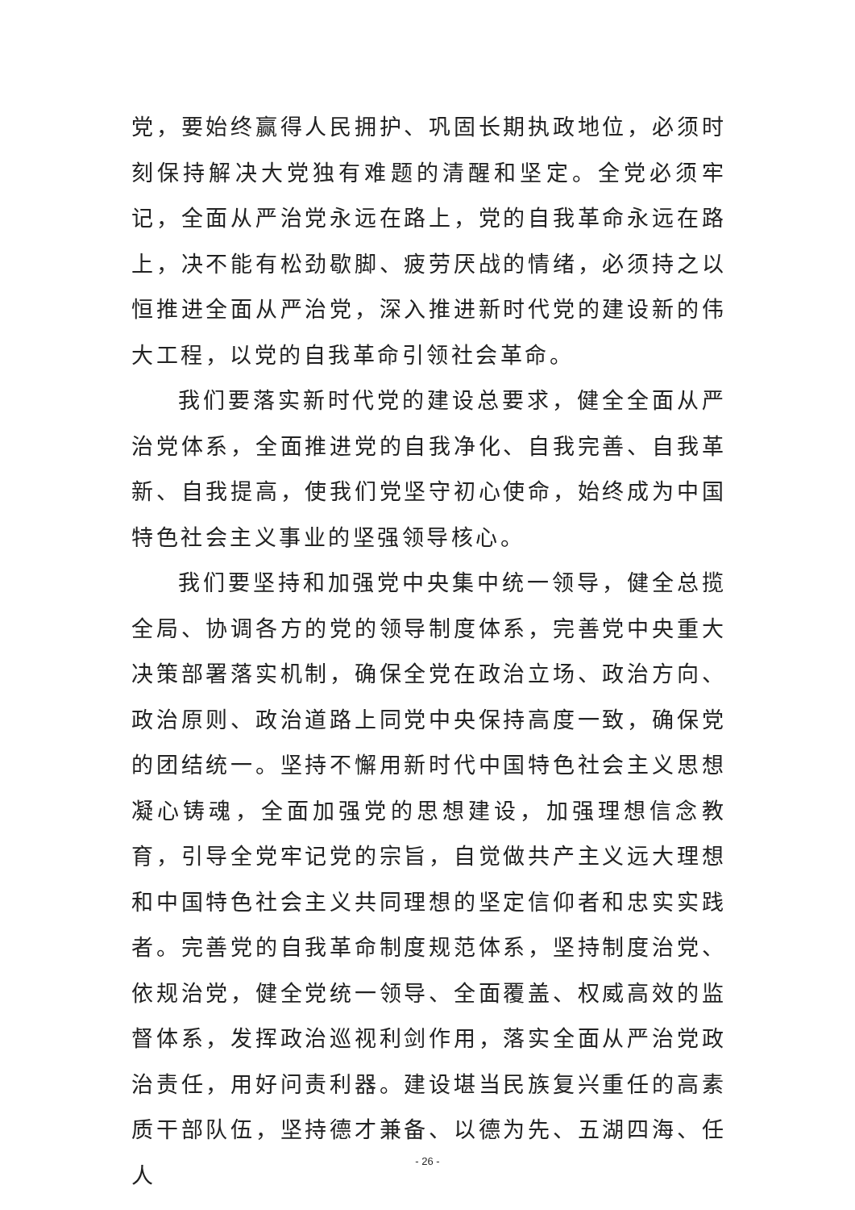党，要始终赢得人民拥护、巩固长期执政地位，必须时刻保持解决大党独有难题的清醒和坚定。全党必须牢记，全面从严治党永远在路上，党的自我革命永远在路上，决不能有松劲歇脚、疲劳厌战的情绪，必须持之以恒推进全面从严治党，深入推进新时代党的建设新的伟大工程，以党的自我革命引领社会革命。
我们要落实新时代党的建设总要求，健全全面从严治党体系，全面推进党的自我净化、自我完善、自我革新、自我提高，使我们党坚守初心使命，始终成为中国特色社会主义事业的坚强领导核心。
我们要坚持和加强党中央集中统一领导，健全总揽全局、协调各方的党的领导制度体系，完善党中央重大决策部署落实机制，确保全党在政治立场、政治方向、政治原则、政治道路上同党中央保持高度一致，确保党的团结统一。坚持不懈用新时代中国特色社会主义思想凝心铸魂，全面加强党的思想建设，加强理想信念教育，引导全党牢记党的宗旨，自觉做共产主义远大理想和中国特色社会主义共同理想的坚定信仰者和忠实实践者。完善党的自我革命制度规范体系，坚持制度治党、依规治党，健全党统一领导、全面覆盖、权威高效的监督体系，发挥政治巡视利剑作用，落实全面从严治党政治责任，用好问责利器。建设堪当民族复兴重任的高素质干部队伍，坚持德才兼备、以德为先、五湖四海、任人
- 26 -